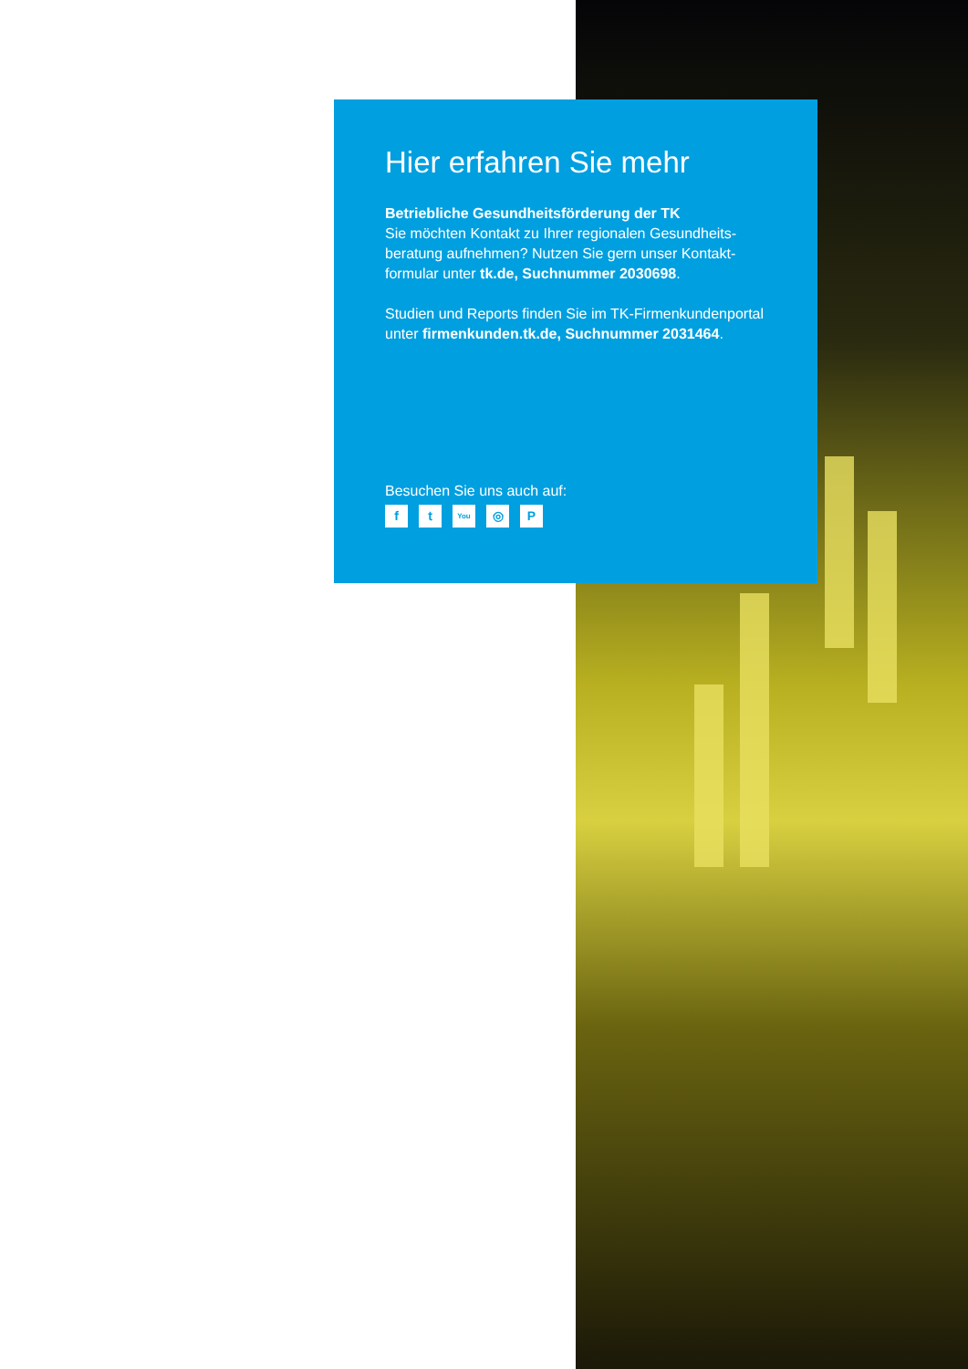Hier erfahren Sie mehr
Betriebliche Gesundheitsförderung der TK
Sie möchten Kontakt zu Ihrer regionalen Gesundheits-beratung aufnehmen? Nutzen Sie gern unser Kontakt-formular unter tk.de, Suchnummer 2030698.
Studien und Reports finden Sie im TK-Firmenkundenportal unter firmenkunden.tk.de, Suchnummer 2031464.
Besuchen Sie uns auch auf:
ft You ◎ P